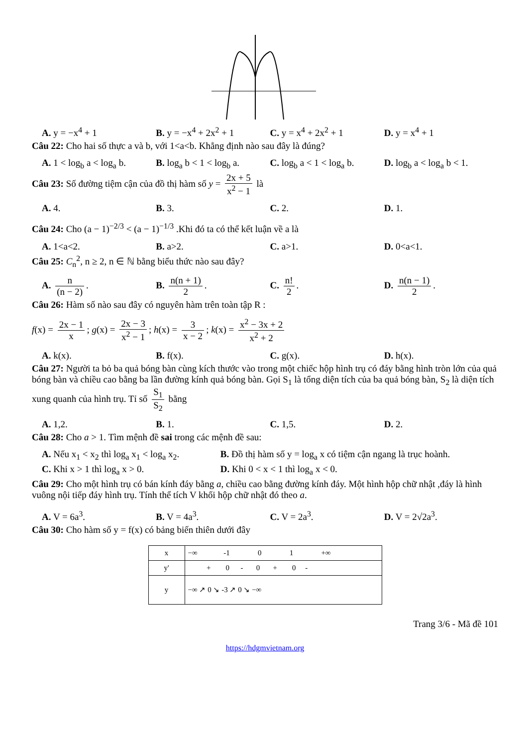A. y = −x<sup>4</sup> + 1 B. y = −x<sup>4</sup> + 2x<sup>2</sup> + 1 C. y = x<sup>4</sup> + 2x<sup>2</sup> + 1 D. y = x<sup>4</sup> + 1
Câu 22: Cho hai số thực a và b, với 1<a<b. Khẳng định nào sau đây là đúng?
A. 1 < log<sub>b</sub> a < log<sub>a</sub> b.
B. log<sub>a</sub> b < 1 < log<sub>b</sub> a.
C. log<sub>b</sub> a < 1 < log<sub>a</sub> b.
D. log<sub>b</sub> a < log<sub>a</sub> b < 1.
Câu 23: Số đường tiệm cận của đồ thị hàm số y = 2x + 5 x<sup>2</sup> − 1 là
A. 4. B. 3. C. 2. D. 1.
Câu 24: Cho (a − 1)<sup>−2/3</sup> < (a − 1)<sup>−1/3</sup> .Khi đó ta có thể kết luận về a là
A. 1<a<2. B. a>2. C. a>1. D. 0<a<1.
Câu 25: C<sub>n</sub><sup>2</sup>, n ≥ 2, n ∈ ℕ bằng biểu thức nào sau đây?
A. n (n − 2). B. n(n + 1) 2. C. n! 2. D. n(n − 1) 2.
Câu 26: Hàm số nào sau đây có nguyên hàm trên toàn tập R :
f(x) = 2x − 1 x; g(x) = 2x − 3 x<sup>2</sup> − 1; h(x) = 3 x − 2; k(x) = x<sup>2</sup> − 3x + 2 x<sup>2</sup> + 2
A. k(x). B. f(x). C. g(x). D. h(x).
Câu 27: Người ta bỏ ba quả bóng bàn cùng kích thước vào trong một chiếc hộp hình trụ có đáy bằng hình tròn lớn của quả bóng bàn và chiều cao bằng ba lần đường kính quả bóng bàn. Gọi S<sub>1</sub> là tổng diện tích của ba quả bóng bàn, S<sub>2</sub> là diện tích xung quanh của hình trụ. Tỉ số S<sub>1</sub> S<sub>2</sub> bằng
A. 1,2. B. 1. C. 1,5. D. 2.
Câu 28: Cho a > 1. Tìm mệnh đề sai trong các mệnh đề sau:
A. Nếu x<sub>1</sub> < x<sub>2</sub> thì log<sub>a</sub> x<sub>1</sub> < log<sub>a</sub> x<sub>2</sub>.
B. Đồ thị hàm số y = log<sub>a</sub> x có tiệm cận ngang là trục hoành.
C. Khi x > 1 thì log<sub>a</sub> x > 0. D. Khi 0 < x < 1 thì log<sub>a</sub> x < 0.
Câu 29: Cho một hình trụ có bán kính đáy bằng a, chiều cao bằng đường kính đáy. Một hình hộp chữ nhật ,đáy là hình vuông nội tiếp đáy hình trụ. Tính thể tích V khối hộp chữ nhật đó theo a.
A. V = 6a<sup>3</sup>. B. V = 4a<sup>3</sup>. C. V = 2a<sup>3</sup>. D. V = 2√2a<sup>3</sup>.
Câu 30: Cho hàm số y = f(x) có bảng biến thiên dưới đây
| x | −∞ -1 0 1 +∞ |
| y' | + 0 - 0 + 0 - |
| y | −∞ ↗ 0 ↘ -3 ↗ 0 ↘ −∞ |
Trang 3/6 - Mã đề 101
https://hdgmvietnam.org